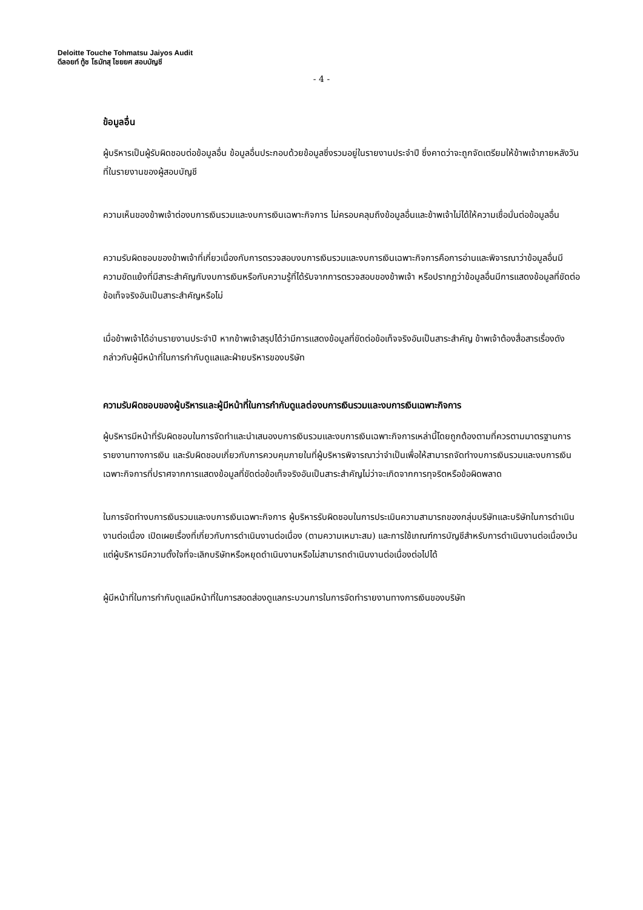Deloitte Touche Tohmatsu Jaiyos Audit
ดีลอยท์ ทู้ช โธมัทสุ ไชยยศ สอบบัญชี
- 4 -
ข้อมูลอื่น
ผู้บริหารเป็นผู้รับผิดชอบต่อข้อมูลอื่น ข้อมูลอื่นประกอบด้วยข้อมูลซึ่งรวมอยู่ในรายงานประจำปี ซึ่งคาดว่าจะถูกจัดเตรียมให้ข้าพเจ้าภายหลังวันที่ในรายงานของผู้สอบบัญชี
ความเห็นของข้าพเจ้าต่องบการเงินรวมและงบการเงินเฉพาะกิจการ ไม่ครอบคลุมถึงข้อมูลอื่นและข้าพเจ้าไม่ได้ให้ความเชื่อมั่นต่อข้อมูลอื่น
ความรับผิดชอบของข้าพเจ้าที่เกี่ยวเนื่องกับการตรวจสอบงบการเงินรวมและงบการเงินเฉพาะกิจการคือการอ่านและพิจารณาว่าข้อมูลอื่นมีความขัดแย้งที่มีสาระสำคัญกับงบการเงินหรือกับความรู้ที่ได้รับจากการตรวจสอบของข้าพเจ้า หรือปรากฏว่าข้อมูลอื่นมีการแสดงข้อมูลที่ขัดต่อข้อเท็จจริงอันเป็นสาระสำคัญหรือไม่
เมื่อข้าพเจ้าได้อ่านรายงานประจำปี หากข้าพเจ้าสรุปได้ว่ามีการแสดงข้อมูลที่ขัดต่อข้อเท็จจริงอันเป็นสาระสำคัญ ข้าพเจ้าต้องสื่อสารเรื่องดังกล่าวกับผู้มีหน้าที่ในการกำกับดูแลและฝ่ายบริหารของบริษัท
ความรับผิดชอบของผู้บริหารและผู้มีหน้าที่ในการกำกับดูแลต่องบการเงินรวมและงบการเงินเฉพาะกิจการ
ผู้บริหารมีหน้าที่รับผิดชอบในการจัดทำและนำเสนองบการเงินรวมและงบการเงินเฉพาะกิจการเหล่านี้โดยถูกต้องตามที่ควรตามมาตรฐานการรายงานทางการเงิน และรับผิดชอบเกี่ยวกับการควบคุมภายในที่ผู้บริหารพิจารณาว่าจำเป็นเพื่อให้สามารถจัดทำงบการเงินรวมและงบการเงินเฉพาะกิจการที่ปราศจากการแสดงข้อมูลที่ขัดต่อข้อเท็จจริงอันเป็นสาระสำคัญไม่ว่าจะเกิดจากการทุจริตหรือข้อผิดพลาด
ในการจัดทำงบการเงินรวมและงบการเงินเฉพาะกิจการ ผู้บริหารรับผิดชอบในการประเมินความสามารถของกลุ่มบริษัทและบริษัทในการดำเนินงานต่อเนื่อง เปิดเผยเรื่องที่เกี่ยวกับการดำเนินงานต่อเนื่อง (ตามความเหมาะสม) และการใช้เกณฑ์การบัญชีสำหรับการดำเนินงานต่อเนื่องเว้นแต่ผู้บริหารมีความตั้งใจที่จะเลิกบริษัทหรือหยุดดำเนินงานหรือไม่สามารถดำเนินงานต่อเนื่องต่อไปได้
ผู้มีหน้าที่ในการกำกับดูแลมีหน้าที่ในการสอดส่องดูแลกระบวนการในการจัดทำรายงานทางการเงินของบริษัท